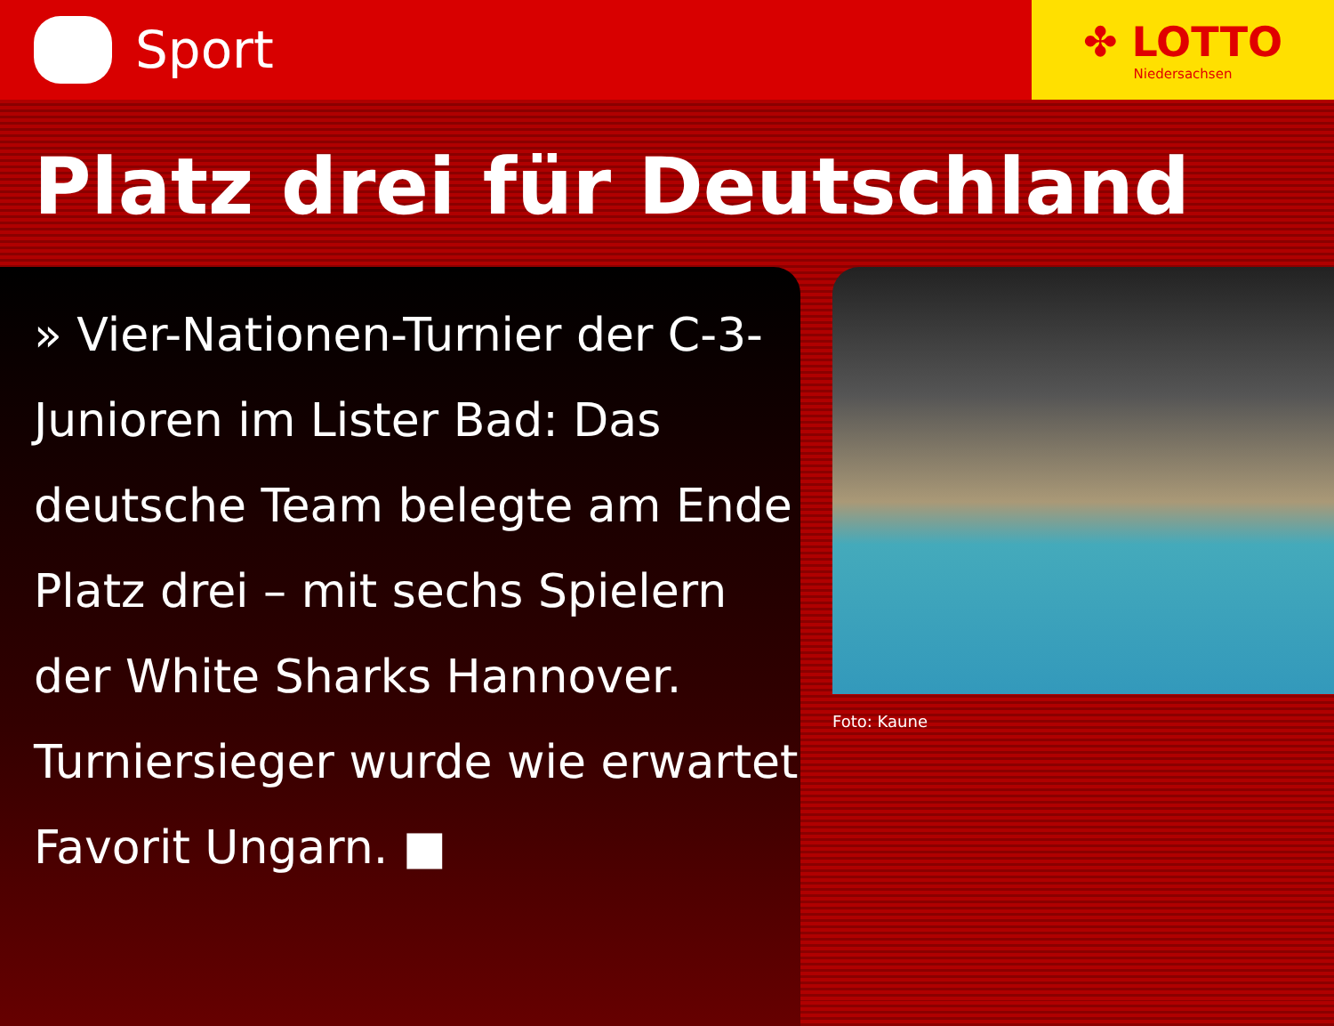Sport
✤ LOTTO
Niedersachsen
Platz drei für Deutschland
» Vier-Nationen-Turnier der C-3-Junioren im Lister Bad: Das deutsche Team belegte am Ende Platz drei – mit sechs Spielern der White Sharks Hannover. Turniersieger wurde wie erwartet Favorit Ungarn. ■
Foto: Kaune